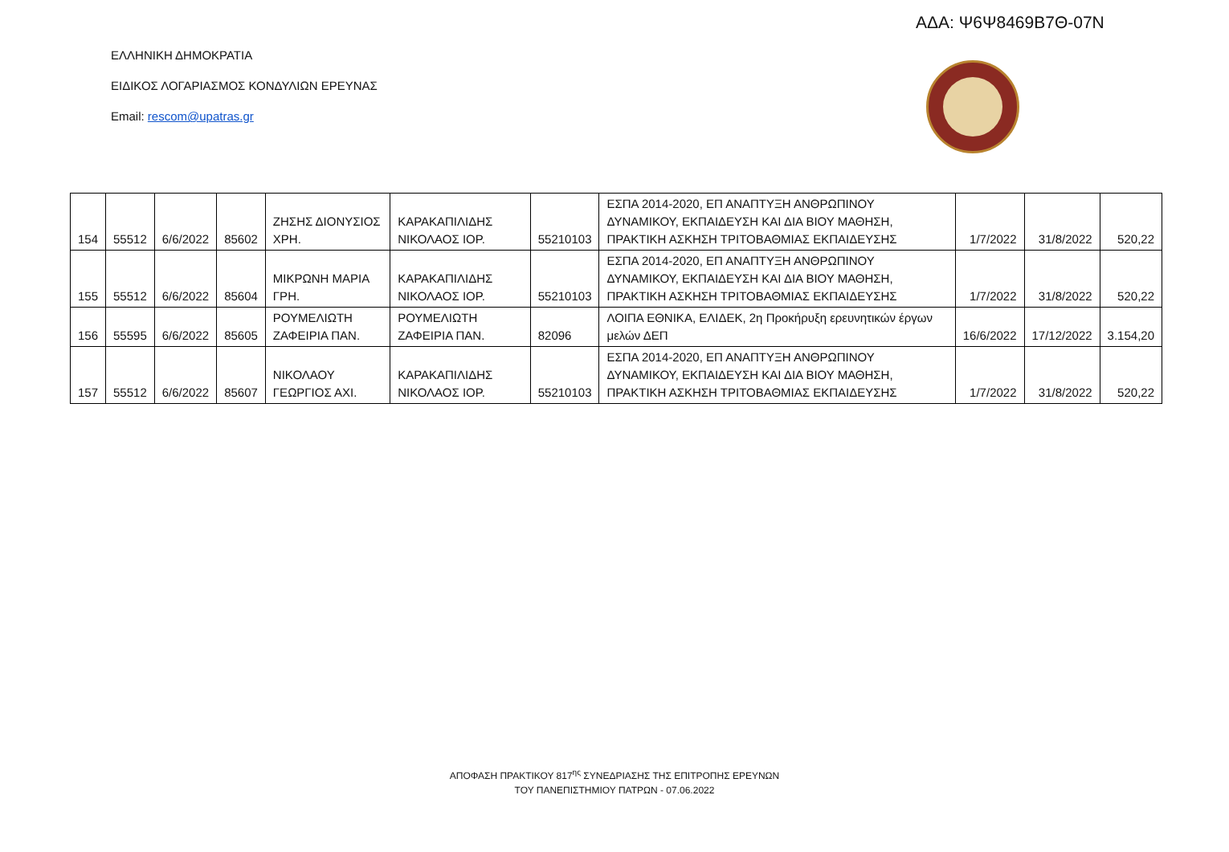ΑΔΑ: Ψ6Ψ8469Β7Θ-07Ν
ΕΛΛΗΝΙΚΗ ΔΗΜΟΚΡΑΤΙΑ
ΕΙΔΙΚΟΣ ΛΟΓΑΡΙΑΣΜΟΣ ΚΟΝΔΥΛΙΩΝ ΕΡΕΥΝΑΣ
Email: rescom@upatras.gr
| 154 | 55512 | 6/6/2022 | 85602 | ΖΗΣΗΣ ΔΙΟΝΥΣΙΟΣ ΧΡΗ. | ΚΑΡΑΚΑΠΙΛΙΔΗΣ ΝΙΚΟΛΑΟΣ ΙΟΡ. | 55210103 | ΕΣΠΑ 2014-2020, ΕΠ ΑΝΑΠΤΥΞΗ ΑΝΘΡΩΠΙΝΟΥ ΔΥΝΑΜΙΚΟΥ, ΕΚΠΑΙΔΕΥΣΗ ΚΑΙ ΔΙΑ ΒΙΟΥ ΜΑΘΗΣΗ, ΠΡΑΚΤΙΚΗ ΑΣΚΗΣΗ ΤΡΙΤΟΒΑΘΜΙΑΣ ΕΚΠΑΙΔΕΥΣΗΣ | 1/7/2022 | 31/8/2022 | 520,22 |
| 155 | 55512 | 6/6/2022 | 85604 | ΜΙΚΡΩΝΗ ΜΑΡΙΑ ΓΡΗ. | ΚΑΡΑΚΑΠΙΛΙΔΗΣ ΝΙΚΟΛΑΟΣ ΙΟΡ. | 55210103 | ΕΣΠΑ 2014-2020, ΕΠ ΑΝΑΠΤΥΞΗ ΑΝΘΡΩΠΙΝΟΥ ΔΥΝΑΜΙΚΟΥ, ΕΚΠΑΙΔΕΥΣΗ ΚΑΙ ΔΙΑ ΒΙΟΥ ΜΑΘΗΣΗ, ΠΡΑΚΤΙΚΗ ΑΣΚΗΣΗ ΤΡΙΤΟΒΑΘΜΙΑΣ ΕΚΠΑΙΔΕΥΣΗΣ | 1/7/2022 | 31/8/2022 | 520,22 |
| 156 | 55595 | 6/6/2022 | 85605 | ΡΟΥΜΕΛΙΩΤΗ ΖΑΦΕΙΡΙΑ ΠΑΝ. | ΡΟΥΜΕΛΙΩΤΗ ΖΑΦΕΙΡΙΑ ΠΑΝ. | 82096 | ΛΟΙΠΑ ΕΘΝΙΚΑ, ΕΛΙΔΕΚ, 2η Προκήρυξη ερευνητικών έργων μελών ΔΕΠ | 16/6/2022 | 17/12/2022 | 3.154,20 |
| 157 | 55512 | 6/6/2022 | 85607 | ΝΙΚΟΛΑΟΥ ΓΕΩΡΓΙΟΣ ΑΧΙ. | ΚΑΡΑΚΑΠΙΛΙΔΗΣ ΝΙΚΟΛΑΟΣ ΙΟΡ. | 55210103 | ΕΣΠΑ 2014-2020, ΕΠ ΑΝΑΠΤΥΞΗ ΑΝΘΡΩΠΙΝΟΥ ΔΥΝΑΜΙΚΟΥ, ΕΚΠΑΙΔΕΥΣΗ ΚΑΙ ΔΙΑ ΒΙΟΥ ΜΑΘΗΣΗ, ΠΡΑΚΤΙΚΗ ΑΣΚΗΣΗ ΤΡΙΤΟΒΑΘΜΙΑΣ ΕΚΠΑΙΔΕΥΣΗΣ | 1/7/2022 | 31/8/2022 | 520,22 |
ΑΠΟΦΑΣΗ ΠΡΑΚΤΙΚΟΥ 817<sup>ης</sup> ΣΥΝΕΔΡΙΑΣΗΣ ΤΗΣ ΕΠΙΤΡΟΠΗΣ ΕΡΕΥΝΩΝ
ΤΟΥ ΠΑΝΕΠΙΣΤΗΜΙΟΥ ΠΑΤΡΩΝ - 07.06.2022